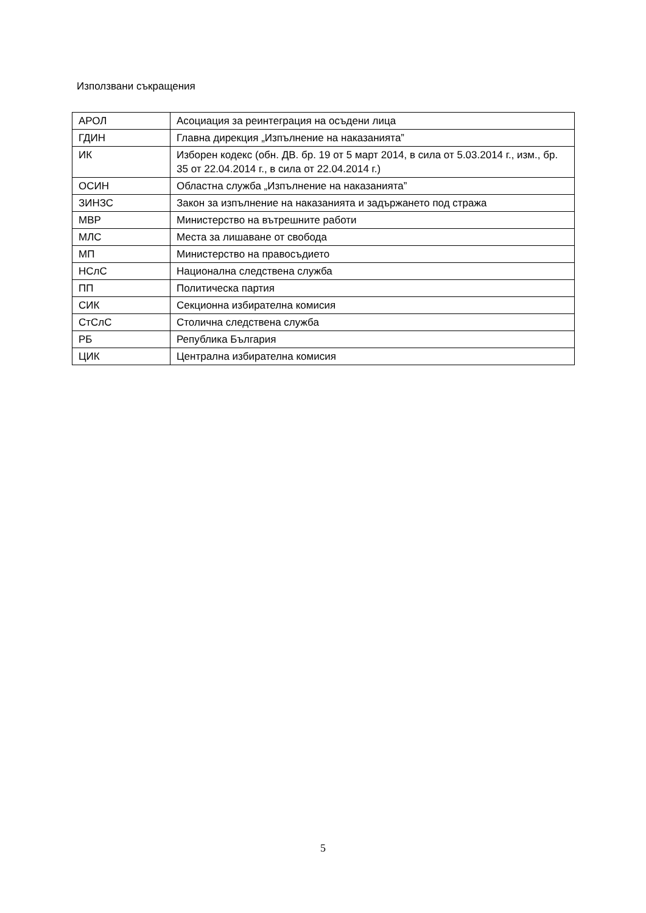Използвани съкращения
| АРОЛ | Асоциация за реинтеграция на осъдени лица |
| ГДИН | Главна дирекция „Изпълнение на наказанията” |
| ИК | Изборен кодекс (обн. ДВ. бр. 19 от 5 март 2014, в сила от 5.03.2014 г., изм., бр. 35 от 22.04.2014 г., в сила от 22.04.2014 г.) |
| ОСИН | Областна служба „Изпълнение на наказанията” |
| ЗИНЗС | Закон за изпълнение на наказанията и задържането под стража |
| МВР | Министерство на вътрешните работи |
| МЛС | Места за лишаване от свобода |
| МП | Министерство на правосъдието |
| НСлС | Национална следствена служба |
| ПП | Политическа партия |
| СИК | Секционна избирателна комисия |
| СтСлС | Столична следствена служба |
| РБ | Република България |
| ЦИК | Централна избирателна комисия |
5